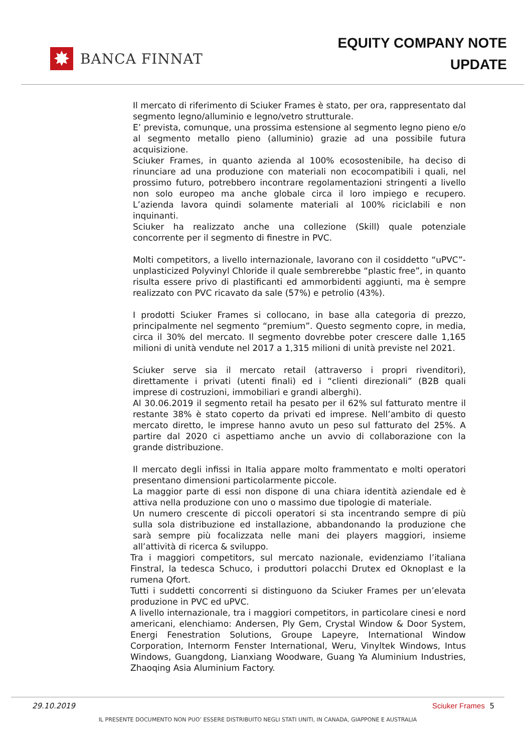✸
BANCA FINNAT
EQUITY COMPANY NOTE
UPDATE
Il mercato di riferimento di Sciuker Frames è stato, per ora, rappresentato dal segmento legno/alluminio e legno/vetro strutturale.
E’ prevista, comunque, una prossima estensione al segmento legno pieno e/o al segmento metallo pieno (alluminio) grazie ad una possibile futura acquisizione.
Sciuker Frames, in quanto azienda al 100% ecosostenibile, ha deciso di rinunciare ad una produzione con materiali non ecocompatibili i quali, nel prossimo futuro, potrebbero incontrare regolamentazioni stringenti a livello non solo europeo ma anche globale circa il loro impiego e recupero. L’azienda lavora quindi solamente materiali al 100% riciclabili e non inquinanti.
Sciuker ha realizzato anche una collezione (Skill) quale potenziale concorrente per il segmento di finestre in PVC.
Molti competitors, a livello internazionale, lavorano con il cosiddetto “uPVC”-unplasticized Polyvinyl Chloride il quale sembrerebbe “plastic free”, in quanto risulta essere privo di plastificanti ed ammorbidenti aggiunti, ma è sempre realizzato con PVC ricavato da sale (57%) e petrolio (43%).
I prodotti Sciuker Frames si collocano, in base alla categoria di prezzo, principalmente nel segmento “premium”. Questo segmento copre, in media, circa il 30% del mercato. Il segmento dovrebbe poter crescere dalle 1,165 milioni di unità vendute nel 2017 a 1,315 milioni di unità previste nel 2021.
Sciuker serve sia il mercato retail (attraverso i propri rivenditori), direttamente i privati (utenti finali) ed i “clienti direzionali” (B2B quali imprese di costruzioni, immobiliari e grandi alberghi).
Al 30.06.2019 il segmento retail ha pesato per il 62% sul fatturato mentre il restante 38% è stato coperto da privati ed imprese. Nell’ambito di questo mercato diretto, le imprese hanno avuto un peso sul fatturato del 25%. A partire dal 2020 ci aspettiamo anche un avvio di collaborazione con la grande distribuzione.
Il mercato degli infissi in Italia appare molto frammentato e molti operatori presentano dimensioni particolarmente piccole.
La maggior parte di essi non dispone di una chiara identità aziendale ed è attiva nella produzione con uno o massimo due tipologie di materiale.
Un numero crescente di piccoli operatori si sta incentrando sempre di più sulla sola distribuzione ed installazione, abbandonando la produzione che sarà sempre più focalizzata nelle mani dei players maggiori, insieme all’attività di ricerca & sviluppo.
Tra i maggiori competitors, sul mercato nazionale, evidenziamo l’italiana Finstral, la tedesca Schuco, i produttori polacchi Drutex ed Oknoplast e la rumena Qfort.
Tutti i suddetti concorrenti si distinguono da Sciuker Frames per un’elevata produzione in PVC ed uPVC.
A livello internazionale, tra i maggiori competitors, in particolare cinesi e nord americani, elenchiamo: Andersen, Ply Gem, Crystal Window & Door System, Energi Fenestration Solutions, Groupe Lapeyre, International Window Corporation, Internorm Fenster International, Weru, Vinyltek Windows, Intus Windows, Guangdong, Lianxiang Woodware, Guang Ya Aluminium Industries, Zhaoqing Asia Aluminium Factory.
29.10.2019 Sciuker Frames 5
IL PRESENTE DOCUMENTO NON PUO’ ESSERE DISTRIBUITO NEGLI STATI UNITI, IN CANADA, GIAPPONE E AUSTRALIA